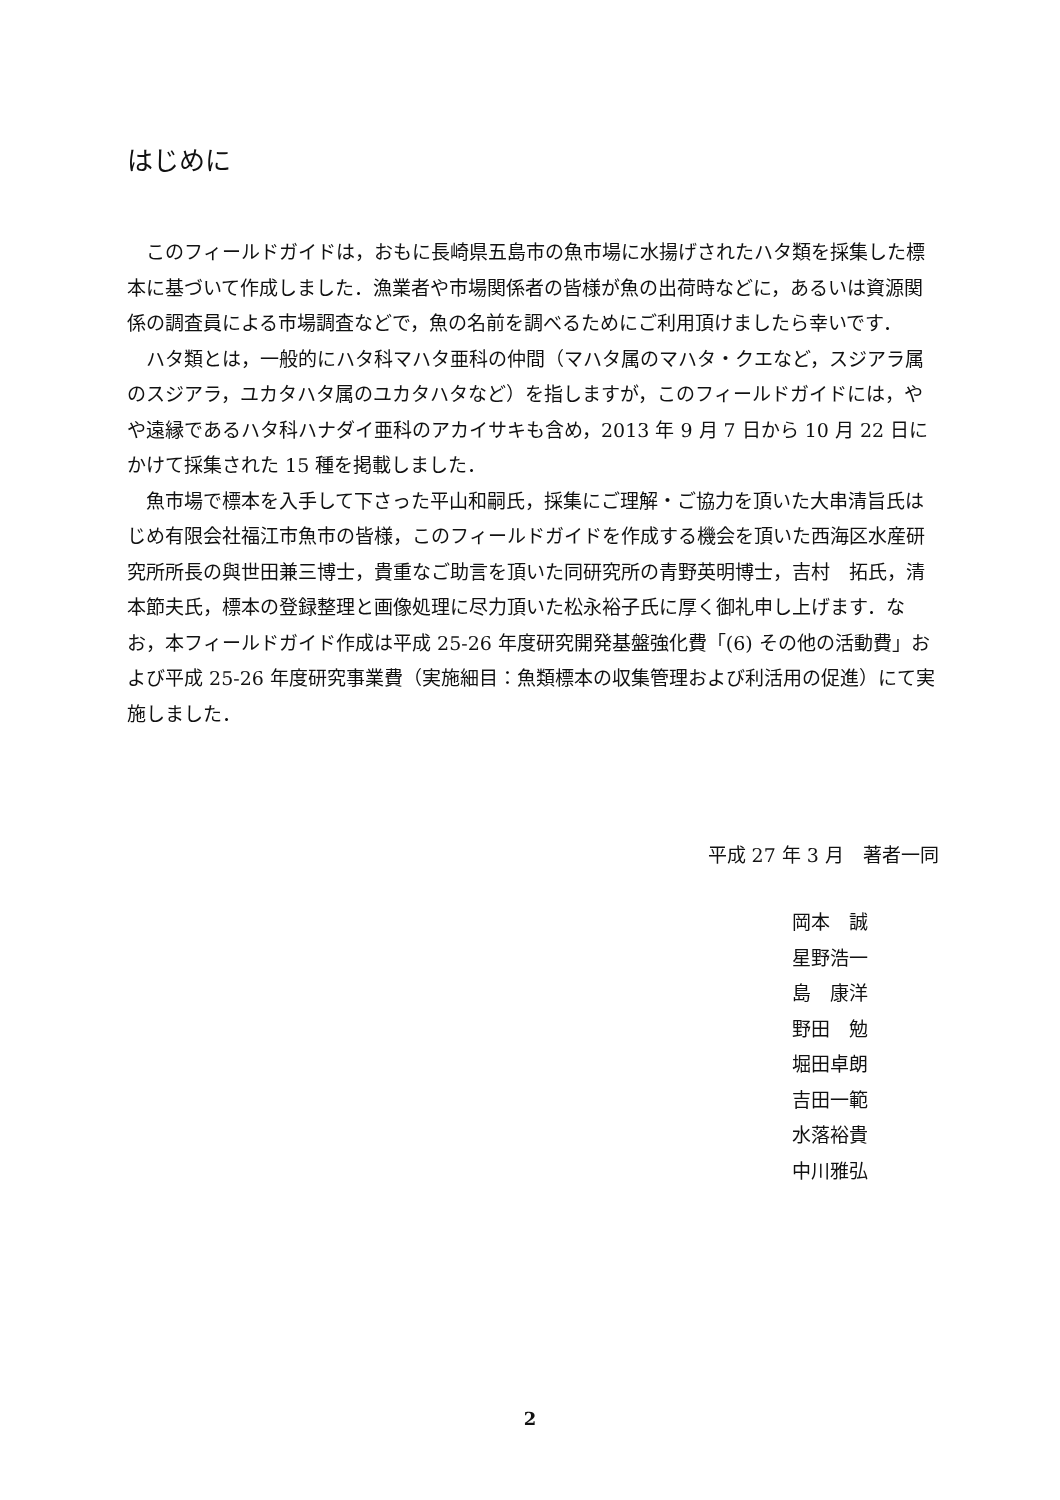はじめに
このフィールドガイドは，おもに長崎県五島市の魚市場に水揚げされたハタ類を採集した標本に基づいて作成しました．漁業者や市場関係者の皆様が魚の出荷時などに，あるいは資源関係の調査員による市場調査などで，魚の名前を調べるためにご利用頂けましたら幸いです．
ハタ類とは，一般的にハタ科マハタ亜科の仲間（マハタ属のマハタ・クエなど，スジアラ属のスジアラ，ユカタハタ属のユカタハタなど）を指しますが，このフィールドガイドには，やや遠縁であるハタ科ハナダイ亜科のアカイサキも含め，2013 年 9 月 7 日から 10 月 22 日にかけて採集された 15 種を掲載しました．
魚市場で標本を入手して下さった平山和嗣氏，採集にご理解・ご協力を頂いた大串清旨氏はじめ有限会社福江市魚市の皆様，このフィールドガイドを作成する機会を頂いた西海区水産研究所所長の與世田兼三博士，貴重なご助言を頂いた同研究所の青野英明博士，吉村　拓氏，清本節夫氏，標本の登録整理と画像処理に尽力頂いた松永裕子氏に厚く御礼申し上げます．なお，本フィールドガイド作成は平成 25-26 年度研究開発基盤強化費「(6) その他の活動費」および平成 25-26 年度研究事業費（実施細目：魚類標本の収集管理および利活用の促進）にて実施しました．
平成 27 年 3 月　著者一同
岡本　誠
星野浩一
島　康洋
野田　勉
堀田卓朗
吉田一範
水落裕貴
中川雅弘
2